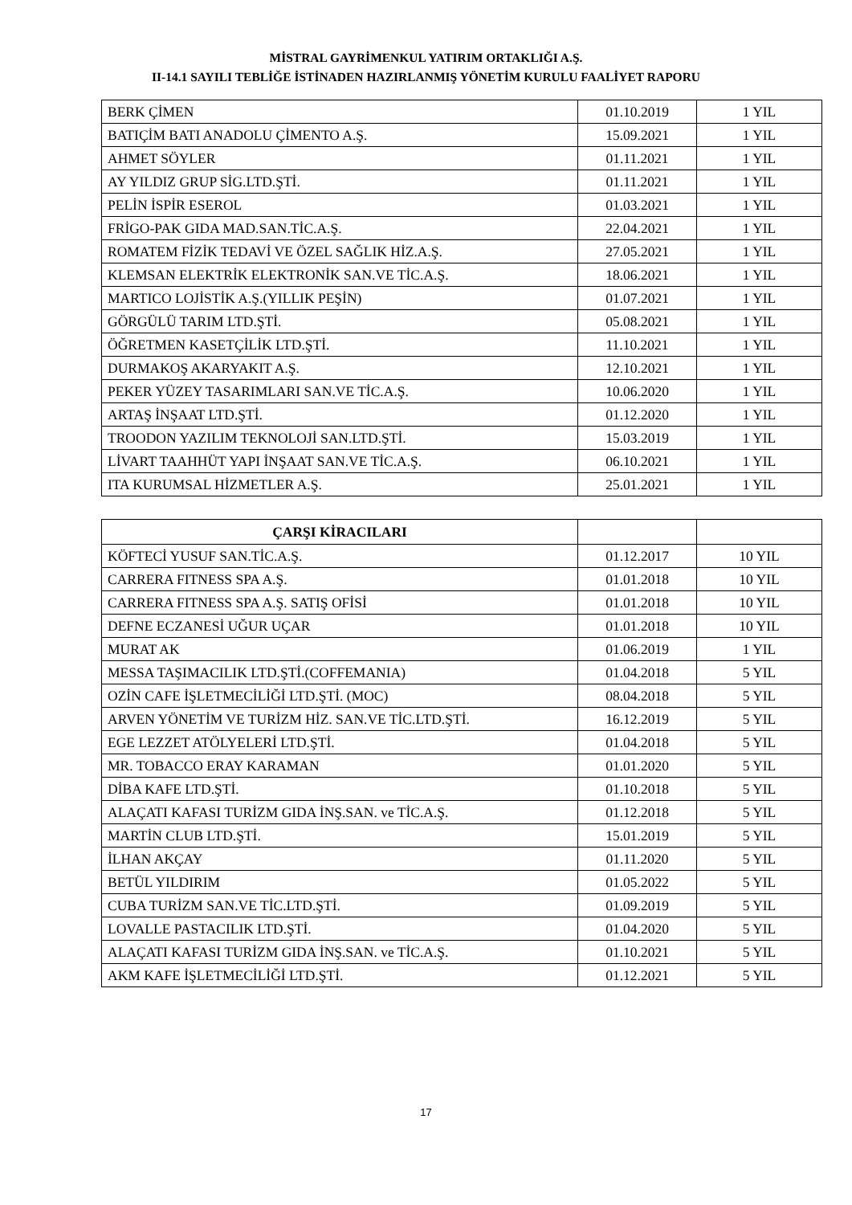MİSTRAL GAYRİMENKUL YATIRIM ORTAKLIĞI A.Ş.
II-14.1 SAYILI TEBLİĞE İSTİNADEN HAZIRLANMIŞ YÖNETİM KURULU FAALİYET RAPORU
| BERK ÇİMEN | 01.10.2019 | 1 YIL |
| BATIÇİM BATI ANADOLU ÇİMENTO A.Ş. | 15.09.2021 | 1 YIL |
| AHMET SÖYLER | 01.11.2021 | 1 YIL |
| AY YILDIZ GRUP SİG.LTD.ŞTİ. | 01.11.2021 | 1 YIL |
| PELİN İSPİR ESEROL | 01.03.2021 | 1 YIL |
| FRİGO-PAK GIDA MAD.SAN.TİC.A.Ş. | 22.04.2021 | 1 YIL |
| ROMATEM FİZİK TEDAVİ VE ÖZEL SAĞLIK HİZ.A.Ş. | 27.05.2021 | 1 YIL |
| KLEMSAN ELEKTRİK ELEKTRONİK SAN.VE TİC.A.Ş. | 18.06.2021 | 1 YIL |
| MARTICO LOJİSTİK A.Ş.(YILLIK PEŞİN) | 01.07.2021 | 1 YIL |
| GÖRGÜLÜ TARIM LTD.ŞTİ. | 05.08.2021 | 1 YIL |
| ÖĞRETMEN KASETÇİLİK LTD.ŞTİ. | 11.10.2021 | 1 YIL |
| DURMAKOŞ AKARYAKIT A.Ş. | 12.10.2021 | 1 YIL |
| PEKER YÜZEY TASARIMLARI SAN.VE TİC.A.Ş. | 10.06.2020 | 1 YIL |
| ARTAŞ İNŞAAT LTD.ŞTİ. | 01.12.2020 | 1 YIL |
| TROODON YAZILIM TEKNOLOJİ SAN.LTD.ŞTİ. | 15.03.2019 | 1 YIL |
| LİVART TAAHHÜT YAPI İNŞAAT SAN.VE TİC.A.Ş. | 06.10.2021 | 1 YIL |
| ITA KURUMSAL HİZMETLER A.Ş. | 25.01.2021 | 1 YIL |
| ÇARŞI KİRACILARI | | |
| KÖFTECİ YUSUF SAN.TİC.A.Ş. | 01.12.2017 | 10 YIL |
| CARRERA FITNESS SPA A.Ş. | 01.01.2018 | 10 YIL |
| CARRERA FITNESS SPA A.Ş. SATIŞ OFİSİ | 01.01.2018 | 10 YIL |
| DEFNE ECZANESİ UĞUR UÇAR | 01.01.2018 | 10 YIL |
| MURAT AK | 01.06.2019 | 1 YIL |
| MESSA TAŞIMACILIK LTD.ŞTİ.(COFFEMANIA) | 01.04.2018 | 5 YIL |
| OZİN CAFE İŞLETMECİLİĞİ LTD.ŞTİ. (MOC) | 08.04.2018 | 5 YIL |
| ARVEN YÖNETİM VE TURİZM HİZ. SAN.VE TİC.LTD.ŞTİ. | 16.12.2019 | 5 YIL |
| EGE LEZZET ATÖLYELERİ LTD.ŞTİ. | 01.04.2018 | 5 YIL |
| MR. TOBACCO ERAY KARAMAN | 01.01.2020 | 5 YIL |
| DİBA KAFE LTD.ŞTİ. | 01.10.2018 | 5 YIL |
| ALAÇATI KAFASI TURİZM GIDA İNŞ.SAN. ve TİC.A.Ş. | 01.12.2018 | 5 YIL |
| MARTİN CLUB LTD.ŞTİ. | 15.01.2019 | 5 YIL |
| İLHAN AKÇAY | 01.11.2020 | 5 YIL |
| BETÜL YILDIRIM | 01.05.2022 | 5 YIL |
| CUBA TURİZM SAN.VE TİC.LTD.ŞTİ. | 01.09.2019 | 5 YIL |
| LOVALLE PASTACILIK LTD.ŞTİ. | 01.04.2020 | 5 YIL |
| ALAÇATI KAFASI TURİZM GIDA İNŞ.SAN. ve TİC.A.Ş. | 01.10.2021 | 5 YIL |
| AKM KAFE İŞLETMECİLİĞİ LTD.ŞTİ. | 01.12.2021 | 5 YIL |
17